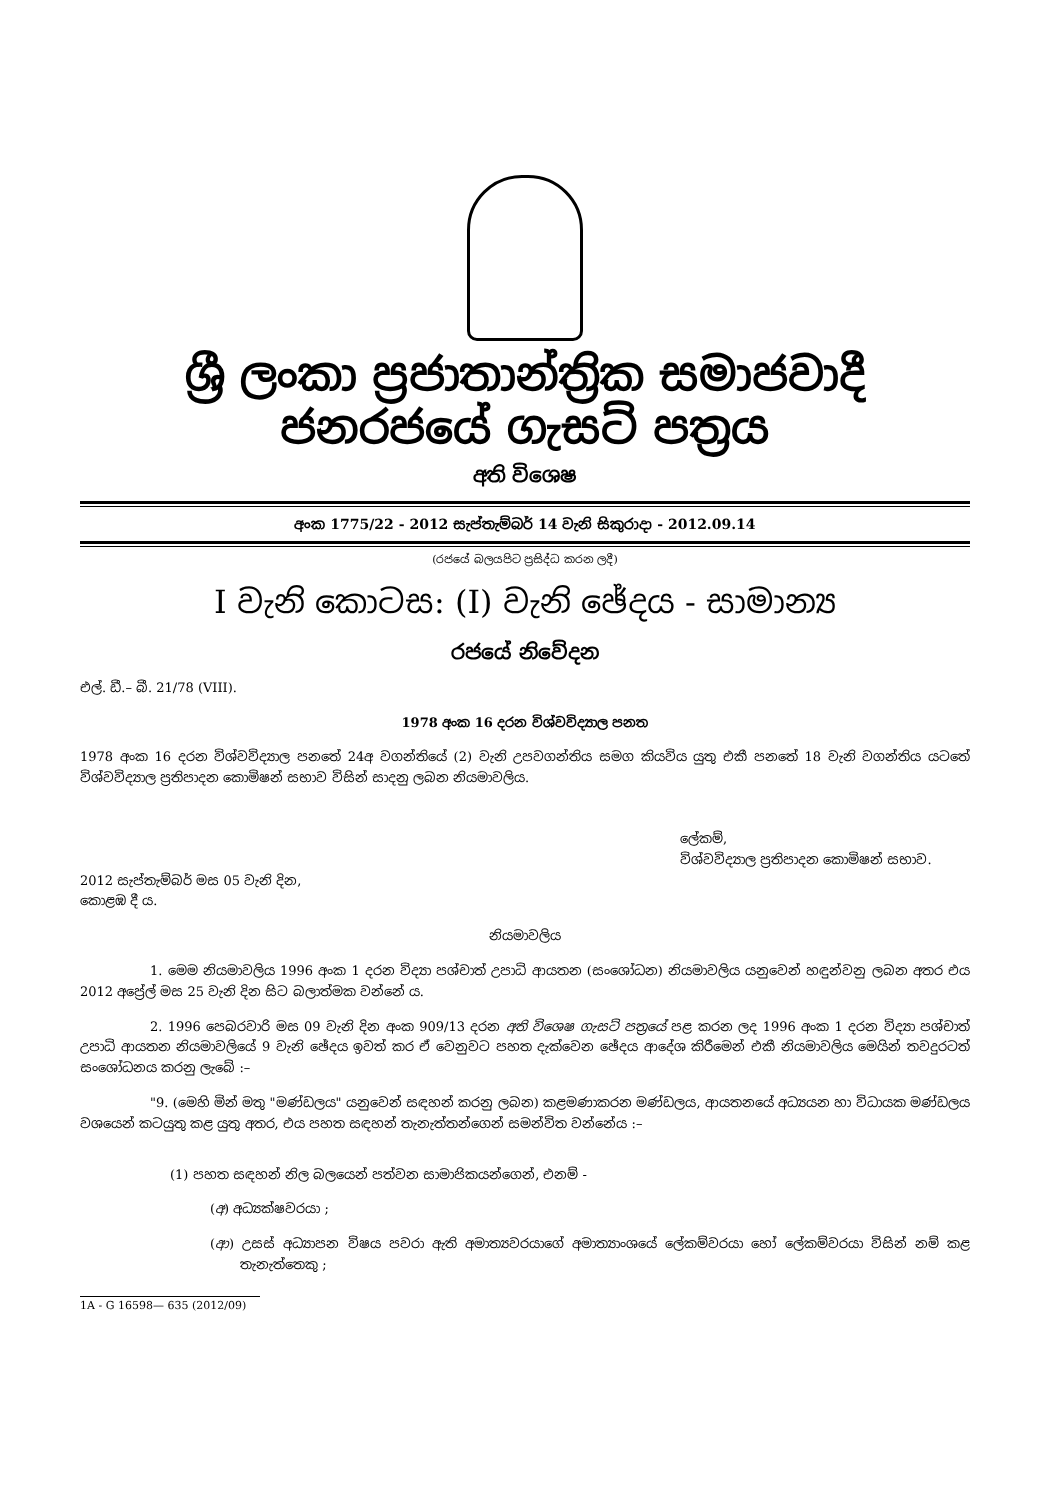ශ්‍රී ලංකා ප්‍රජාතාන්ත්‍රික සමාජවාදී ජනරජයේ ගැසට් පත්‍රය
අති විශෙෂ
අංක 1775/22 - 2012 සැප්තැම්බර් 14 වැනි සිකුරාදා - 2012.09.14
(රජයේ බලයපිට ප්‍රසිද්ධ කරන ලදී)
I වැනි කොටස: (I) වැනි ඡේදය - සාමාන්‍ය
රජයේ නිවේදන
එල්. ඩී.– බී. 21/78 (VIII).
1978 අංක 16 දරන විශ්වවිද්‍යාල පනත
1978 අංක 16 දරන විශ්වවිද්‍යාල පනතේ 24අ වගන්තියේ (2) වැනි උපවගන්තිය සමග කියවිය යුතු එකී පනතේ 18 වැනි වගන්තිය යටතේ විශ්වවිද්‍යාල ප්‍රතිපාදන කොමිෂන් සභාව විසින් සාදනු ලබන නියමාවලිය.
ලේකම්,
විශ්වවිද්‍යාල ප්‍රතිපාදන කොමිෂන් සභාව.
2012 සැප්තැම්බර් මස 05 වැනි දින,
කොළඹ දී ය.
නියමාවලිය
1. මෙම නියමාවලිය 1996 අංක 1 දරන විද්‍යා පශ්චාත් උපාධි ආයතන (සංශෝධන) නියමාවලිය යනුවෙන් හඳුන්වනු ලබන අතර එය 2012 අප්‍රේල් මස 25 වැනි දින සිට බලාත්මක වන්නේ ය.
2. 1996 පෙබරවාරි මස 09 වැනි දින අංක 909/13 දරන අති විශෙෂ ගැසට් පත්‍රයේ පළ කරන ලද 1996 අංක 1 දරන විද්‍යා පශ්චාත් උපාධි ආයතන නියමාවලියේ 9 වැනි ඡේදය ඉවත් කර ඒ වෙනුවට පහත දැක්වෙන ඡේදය ආදේශ කිරීමෙන් එකී නියමාවලිය මෙයින් තවදුරටත් සංශෝධනය කරනු ලැබේ :–
"9. (මෙහි මින් මතු "මණ්ඩලය" යනුවෙන් සඳහන් කරනු ලබන) කළමණාකරන මණ්ඩලය, ආයතනයේ අධ්‍යයන හා විධායක මණ්ඩලය වශයෙන් කටයුතු කළ යුතු අතර, එය පහත සඳහන් තැනැත්තන්ගෙන් සමන්විත වන්නේය :–
(1) පහත සඳහන් නිල බලයෙන් පත්වන සාමාජිකයන්ගෙන්, එනම් -
(අ) අධ්‍යක්ෂවරයා ;
(ආ) උසස් අධ්‍යාපන විෂය පවරා ඇති අමාත්‍යවරයාගේ අමාත්‍යාංශයේ ලේකම්වරයා හෝ ලේකම්වරයා විසින් නම් කළ තැනැත්තෙකු ;
1A - G 16598— 635 (2012/09)